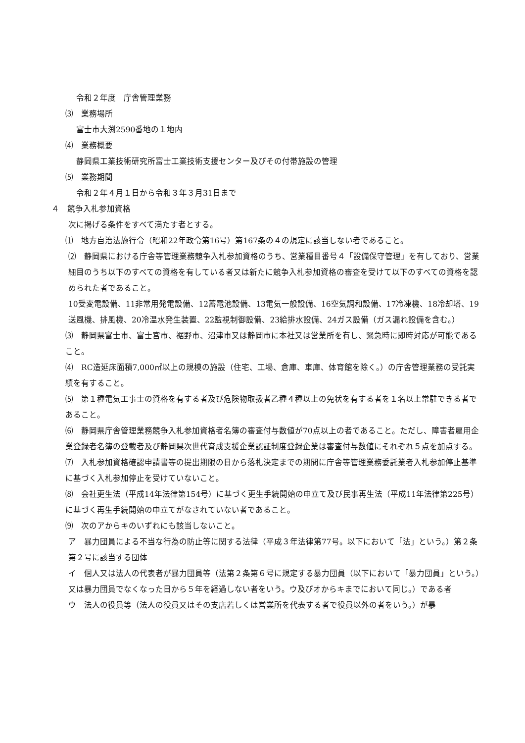令和２年度　庁舎管理業務
⑶　業務場所
富士市大渕2590番地の１地内
⑷　業務概要
静岡県工業技術研究所富士工業技術支援センター及びその付帯施設の管理
⑸　業務期間
令和２年４月１日から令和３年３月31日まで
４　競争入札参加資格
次に掲げる条件をすべて満たす者とする。
⑴　地方自治法施行令（昭和22年政令第16号）第167条の４の規定に該当しない者であること。
⑵　静岡県における庁舎等管理業務競争入札参加資格のうち、営業種目番号４「設備保守管理」を有しており、営業細目のうち以下のすべての資格を有している者又は新たに競争入札参加資格の審査を受けて以下のすべての資格を認められた者であること。
10受変電設備、11非常用発電設備、12蓄電池設備、13電気一般設備、16空気調和設備、17冷凍機、18冷却塔、19送風機、排風機、20冷温水発生装置、22監視制御設備、23給排水設備、24ガス設備（ガス漏れ設備を含む。）
⑶　静岡県富士市、富士宮市、裾野市、沼津市又は静岡市に本社又は営業所を有し、緊急時に即時対応が可能であること。
⑷　RC造延床面積7,000㎡以上の規模の施設（住宅、工場、倉庫、車庫、体育館を除く。）の庁舎管理業務の受託実績を有すること。
⑸　第１種電気工事士の資格を有する者及び危険物取扱者乙種４種以上の免状を有する者を１名以上常駐できる者であること。
⑹　静岡県庁舎管理業務競争入札参加資格者名簿の審査付与数値が70点以上の者であること。ただし、障害者雇用企業登録者名簿の登載者及び静岡県次世代育成支援企業認証制度登録企業は審査付与数値にそれぞれ５点を加点する。
⑺　入札参加資格確認申請書等の提出期限の日から落札決定までの期間に庁舎等管理業務委託業者入札参加停止基準に基づく入札参加停止を受けていないこと。
⑻　会社更生法（平成14年法律第154号）に基づく更生手続開始の申立て及び民事再生法（平成11年法律第225号）に基づく再生手続開始の申立てがなされていない者であること。
⑼　次のアからキのいずれにも該当しないこと。
ア　暴力団員による不当な行為の防止等に関する法律（平成３年法律第77号。以下において「法」という。）第２条第２号に該当する団体
イ　個人又は法人の代表者が暴力団員等（法第２条第６号に規定する暴力団員（以下において「暴力団員」という。）又は暴力団員でなくなった日から５年を経過しない者をいう。ウ及びオからキまでにおいて同じ。）である者
ウ　法人の役員等（法人の役員又はその支店若しくは営業所を代表する者で役員以外の者をいう。）が暴